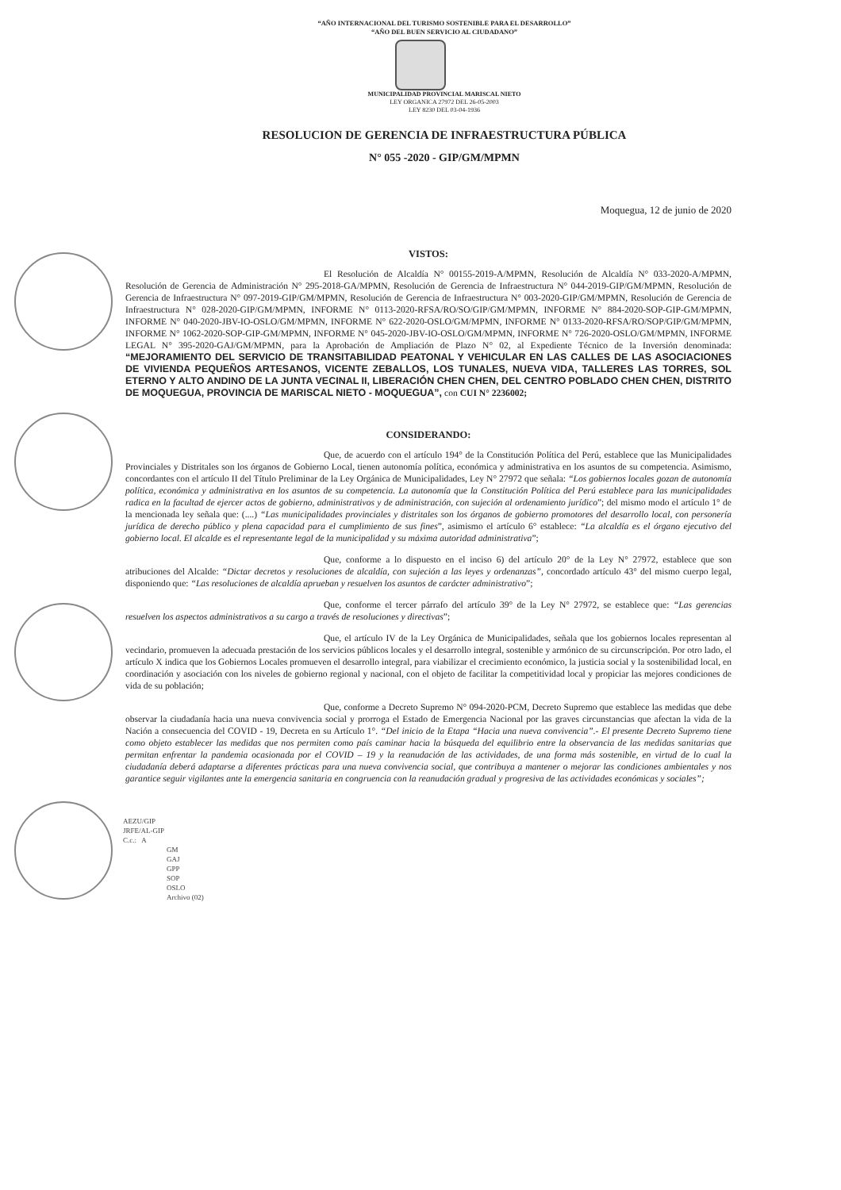“AÑO INTERNACIONAL DEL TURISMO SOSTENIBLE PARA EL DESARROLLO”
“AÑO DEL BUEN SERVICIO AL CIUDADANO”
MUNICIPALIDAD PROVINCIAL MARISCAL NIETO
LEY ORGANICA 27972 DEL 26-05-2003
LEY 8230 DEL 03-04-1936
RESOLUCION DE GERENCIA DE INFRAESTRUCTURA PÚBLICA
N° 055 -2020 - GIP/GM/MPMN
Moquegua, 12 de junio de 2020
VISTOS:
El Resolución de Alcaldía N° 00155-2019-A/MPMN, Resolución de Alcaldía N° 033-2020-A/MPMN, Resolución de Gerencia de Administración N° 295-2018-GA/MPMN, Resolución de Gerencia de Infraestructura N° 044-2019-GIP/GM/MPMN, Resolución de Gerencia de Infraestructura N° 097-2019-GIP/GM/MPMN, Resolución de Gerencia de Infraestructura N° 003-2020-GIP/GM/MPMN, Resolución de Gerencia de Infraestructura N° 028-2020-GIP/GM/MPMN, INFORME N° 0113-2020-RFSA/RO/SO/GIP/GM/MPMN, INFORME N° 884-2020-SOP-GIP-GM/MPMN, INFORME N° 040-2020-JBV-IO-OSLO/GM/MPMN, INFORME N° 622-2020-OSLO/GM/MPMN, INFORME N° 0133-2020-RFSA/RO/SOP/GIP/GM/MPMN, INFORME N° 1062-2020-SOP-GIP-GM/MPMN, INFORME N° 045-2020-JBV-IO-OSLO/GM/MPMN, INFORME N° 726-2020-OSLO/GM/MPMN, INFORME LEGAL N° 395-2020-GAJ/GM/MPMN, para la Aprobación de Ampliación de Plazo N° 02, al Expediente Técnico de la Inversión denominada: “MEJORAMIENTO DEL SERVICIO DE TRANSITABILIDAD PEATONAL Y VEHICULAR EN LAS CALLES DE LAS ASOCIACIONES DE VIVIENDA PEQUEÑOS ARTESANOS, VICENTE ZEBALLOS, LOS TUNALES, NUEVA VIDA, TALLERES LAS TORRES, SOL ETERNO Y ALTO ANDINO DE LA JUNTA VECINAL II, LIBERACIÓN CHEN CHEN, DEL CENTRO POBLADO CHEN CHEN, DISTRITO DE MOQUEGUA, PROVINCIA DE MARISCAL NIETO - MOQUEGUA”, con CUI N° 2236002;
CONSIDERANDO:
Que, de acuerdo con el artículo 194° de la Constitución Política del Perú, establece que las Municipalidades Provinciales y Distritales son los órganos de Gobierno Local, tienen autonomía política, económica y administrativa en los asuntos de su competencia. Asimismo, concordantes con el artículo II del Título Preliminar de la Ley Orgánica de Municipalidades, Ley N° 27972 que señala: “Los gobiernos locales gozan de autonomía política, económica y administrativa en los asuntos de su competencia. La autonomía que la Constitución Política del Perú establece para las municipalidades radica en la facultad de ejercer actos de gobierno, administrativos y de administración, con sujeción al ordenamiento jurídico”; del mismo modo el artículo 1° de la mencionada ley señala que: (....) “Las municipalidades provinciales y distritales son los órganos de gobierno promotores del desarrollo local, con personería jurídica de derecho público y plena capacidad para el cumplimiento de sus fines”, asimismo el artículo 6° establece: “La alcaldía es el órgano ejecutivo del gobierno local. El alcalde es el representante legal de la municipalidad y su máxima autoridad administrativa”;
Que, conforme a lo dispuesto en el inciso 6) del artículo 20° de la Ley N° 27972, establece que son atribuciones del Alcalde: “Dictar decretos y resoluciones de alcaldía, con sujeción a las leyes y ordenanzas”, concordado artículo 43° del mismo cuerpo legal, disponiendo que: “Las resoluciones de alcaldía aprueban y resuelven los asuntos de carácter administrativo”;
Que, conforme el tercer párrafo del artículo 39° de la Ley N° 27972, se establece que: “Las gerencias resuelven los aspectos administrativos a su cargo a través de resoluciones y directivas”;
Que, el artículo IV de la Ley Orgánica de Municipalidades, señala que los gobiernos locales representan al vecindario, promueven la adecuada prestación de los servicios públicos locales y el desarrollo integral, sostenible y armónico de su circunscripción. Por otro lado, el artículo X indica que los Gobiernos Locales promueven el desarrollo integral, para viabilizar el crecimiento económico, la justicia social y la sostenibilidad local, en coordinación y asociación con los niveles de gobierno regional y nacional, con el objeto de facilitar la competitividad local y propiciar las mejores condiciones de vida de su población;
Que, conforme a Decreto Supremo N° 094-2020-PCM, Decreto Supremo que establece las medidas que debe observar la ciudadanía hacia una nueva convivencia social y prorroga el Estado de Emergencia Nacional por las graves circunstancias que afectan la vida de la Nación a consecuencia del COVID - 19, Decreta en su Artículo 1°. “Del inicio de la Etapa “Hacia una nueva convivencia”.- El presente Decreto Supremo tiene como objeto establecer las medidas que nos permiten como país caminar hacia la búsqueda del equilibrio entre la observancia de las medidas sanitarias que permitan enfrentar la pandemia ocasionada por el COVID – 19 y la reanudación de las actividades, de una forma más sostenible, en virtud de lo cual la ciudadanía deberá adaptarse a diferentes prácticas para una nueva convivencia social, que contribuya a mantener o mejorar las condiciones ambientales y nos garantice seguir vigilantes ante la emergencia sanitaria en congruencia con la reanudación gradual y progresiva de las actividades económicas y sociales”;
AEZU/GIP
JRFE/AL-GIP
C.c.: A
GM
GAJ
GPP
SOP
OSLO
Archivo (02)